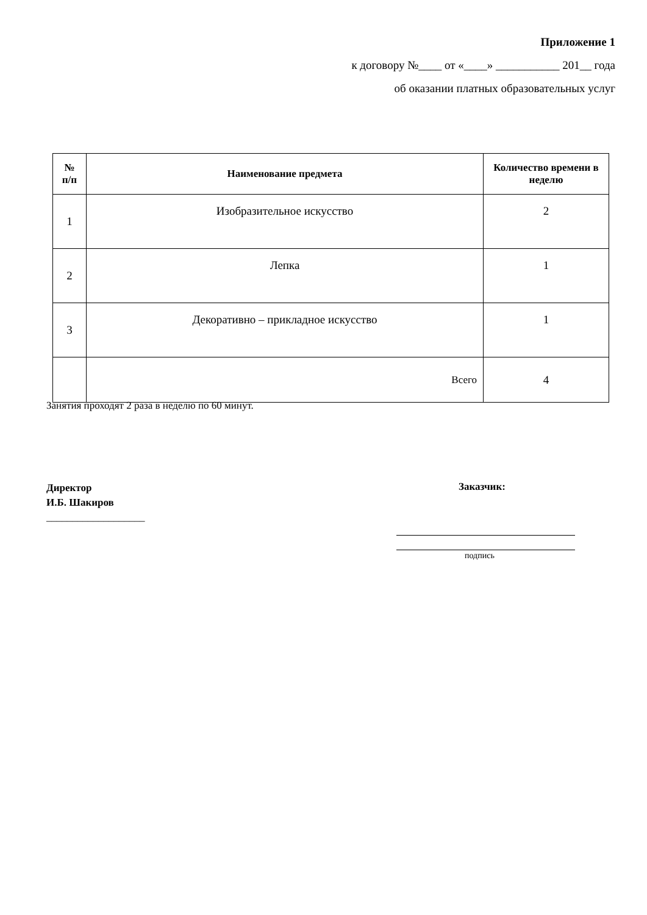Приложение 1
к договору №____ от «____» ___________ 201__ года
об оказании платных образовательных услуг
| № п/п | Наименование предмета | Количество времени в неделю |
| --- | --- | --- |
| 1 | Изобразительное искусство | 2 |
| 2 | Лепка | 1 |
| 3 | Декоративно – прикладное искусство | 1 |
| | Всего | 4 |
Занятия проходят 2 раза в неделю по 60 минут.
Директор
И.Б. Шакиров
___________________
Заказчик:
подпись